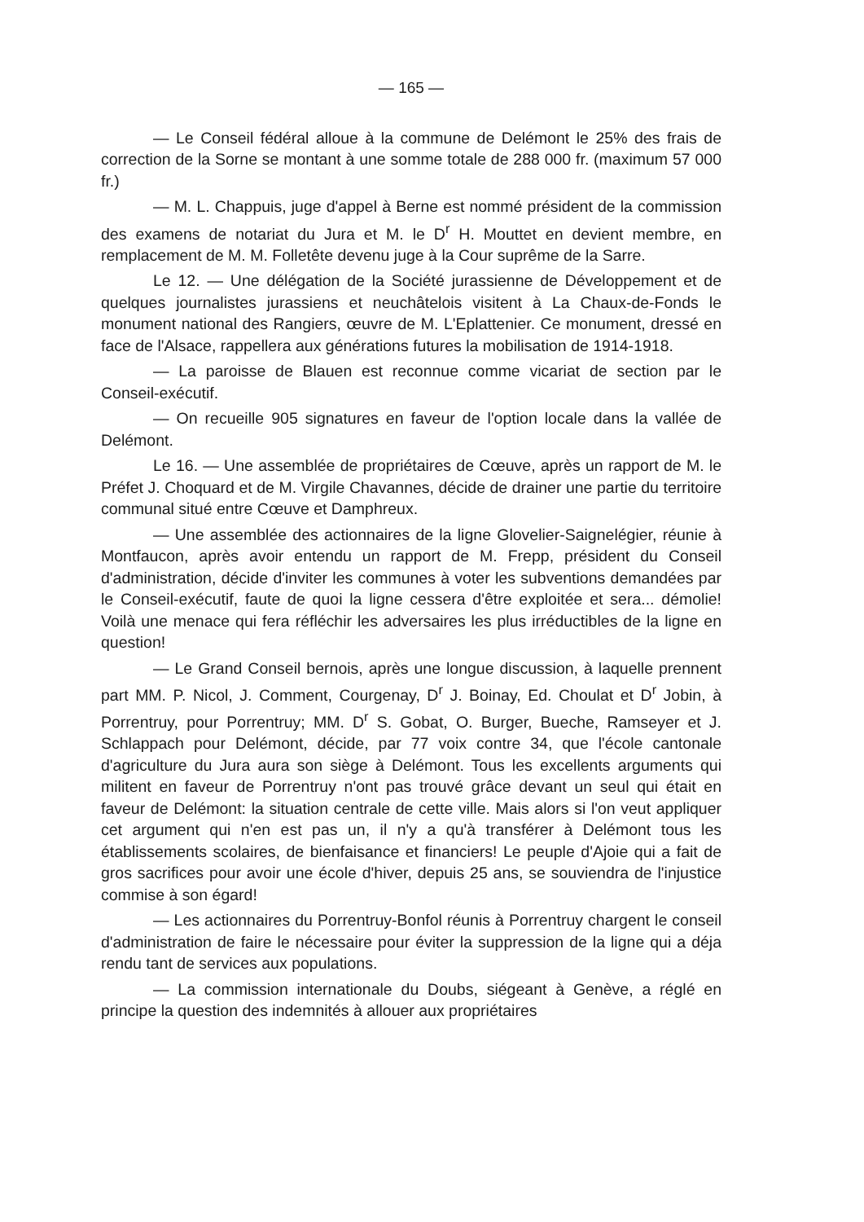— 165 —
— Le Conseil fédéral alloue à la commune de Delémont le 25% des frais de correction de la Sorne se montant à une somme totale de 288 000 fr. (maximum 57 000 fr.)
— M. L. Chappuis, juge d'appel à Berne est nommé président de la commission des examens de notariat du Jura et M. le D<sup>r</sup> H. Mouttet en devient membre, en remplacement de M. M. Folletête devenu juge à la Cour suprême de la Sarre.
Le 12. — Une délégation de la Société jurassienne de Développement et de quelques journalistes jurassiens et neuchâtelois visitent à La Chaux-de-Fonds le monument national des Rangiers, œuvre de M. L'Eplattenier. Ce monument, dressé en face de l'Alsace, rappellera aux générations futures la mobilisation de 1914-1918.
— La paroisse de Blauen est reconnue comme vicariat de section par le Conseil-exécutif.
— On recueille 905 signatures en faveur de l'option locale dans la vallée de Delémont.
Le 16. — Une assemblée de propriétaires de Cœuve, après un rapport de M. le Préfet J. Choquard et de M. Virgile Chavannes, décide de drainer une partie du territoire communal situé entre Cœuve et Damphreux.
— Une assemblée des actionnaires de la ligne Glovelier-Saignelégier, réunie à Montfaucon, après avoir entendu un rapport de M. Frepp, président du Conseil d'administration, décide d'inviter les communes à voter les subventions demandées par le Conseil-exécutif, faute de quoi la ligne cessera d'être exploitée et sera... démolie! Voilà une menace qui fera réfléchir les adversaires les plus irréductibles de la ligne en question!
— Le Grand Conseil bernois, après une longue discussion, à laquelle prennent part MM. P. Nicol, J. Comment, Courgenay, D<sup>r</sup> J. Boinay, Ed. Choulat et D<sup>r</sup> Jobin, à Porrentruy, pour Porrentruy; MM. D<sup>r</sup> S. Gobat, O. Burger, Bueche, Ramseyer et J. Schlappach pour Delémont, décide, par 77 voix contre 34, que l'école cantonale d'agriculture du Jura aura son siège à Delémont. Tous les excellents arguments qui militent en faveur de Porrentruy n'ont pas trouvé grâce devant un seul qui était en faveur de Delémont: la situation centrale de cette ville. Mais alors si l'on veut appliquer cet argument qui n'en est pas un, il n'y a qu'à transférer à Delémont tous les établissements scolaires, de bienfaisance et financiers! Le peuple d'Ajoie qui a fait de gros sacrifices pour avoir une école d'hiver, depuis 25 ans, se souviendra de l'injustice commise à son égard!
— Les actionnaires du Porrentruy-Bonfol réunis à Porrentruy chargent le conseil d'administration de faire le nécessaire pour éviter la suppression de la ligne qui a déja rendu tant de services aux populations.
— La commission internationale du Doubs, siégeant à Genève, a réglé en principe la question des indemnités à allouer aux propriétaires